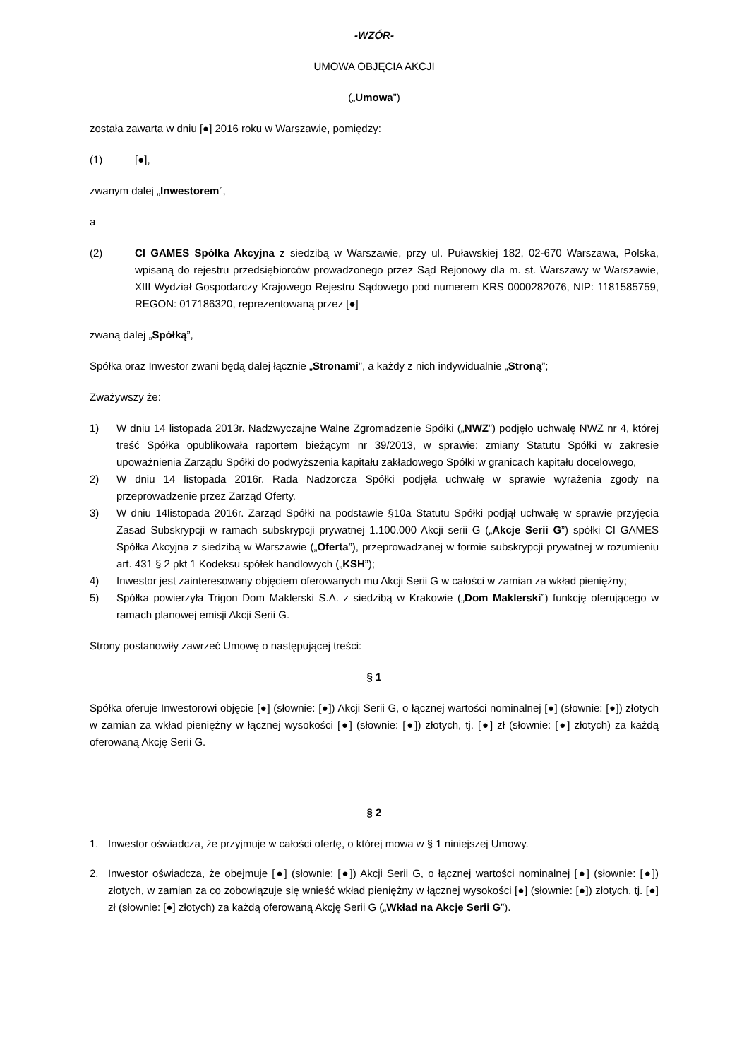-WZÓR-
UMOWA OBJĘCIA AKCJI
(„Umowa”)
została zawarta w dniu [●] 2016 roku w Warszawie, pomiędzy:
(1) [●],
zwanym dalej „Inwestorem”,
a
(2) CI GAMES Spółka Akcyjna z siedzibą w Warszawie, przy ul. Puławskiej 182, 02-670 Warszawa, Polska, wpisaną do rejestru przedsiębiorców prowadzonego przez Sąd Rejonowy dla m. st. Warszawy w Warszawie, XIII Wydział Gospodarczy Krajowego Rejestru Sądowego pod numerem KRS 0000282076, NIP: 1181585759, REGON: 017186320, reprezentowaną przez [●]
zwaną dalej „Spółką”,
Spółka oraz Inwestor zwani będą dalej łącznie „Stronami”, a każdy z nich indywidualnie „Stroną”;
Zważywszy że:
1) W dniu 14 listopada 2013r. Nadzwyczajne Walne Zgromadzenie Spółki („NWZ”) podjęło uchwałę NWZ nr 4, której treść Spółka opublikowała raportem bieżącym nr 39/2013, w sprawie: zmiany Statutu Spółki w zakresie upoważnienia Zarządu Spółki do podwyższenia kapitału zakładowego Spółki w granicach kapitału docelowego,
2) W dniu 14 listopada 2016r. Rada Nadzorcza Spółki podjęła uchwałę w sprawie wyrażenia zgody na przeprowadzenie przez Zarząd Oferty.
3) W dniu 14listopada 2016r. Zarząd Spółki na podstawie §10a Statutu Spółki podjął uchwałę w sprawie przyjęcia Zasad Subskrypcji w ramach subskrypcji prywatnej 1.100.000 Akcji serii G („Akcje Serii G”) spółki CI GAMES Spółka Akcyjna z siedzibą w Warszawie („Oferta”), przeprowadzanej w formie subskrypcji prywatnej w rozumieniu art. 431 § 2 pkt 1 Kodeksu spółek handlowych („KSH”);
4) Inwestor jest zainteresowany objęciem oferowanych mu Akcji Serii G w całości w zamian za wkład pieniężny;
5) Spółka powierzyła Trigon Dom Maklerski S.A. z siedzibą w Krakowie („Dom Maklerski”) funkcję oferującego w ramach planowej emisji Akcji Serii G.
Strony postanowiły zawrzeć Umowę o następującej treści:
§ 1
Spółka oferuje Inwestorowi objęcie [●] (słownie: [●]) Akcji Serii G, o łącznej wartości nominalnej [●] (słownie: [●]) złotych w zamian za wkład pieniężny w łącznej wysokości [●] (słownie: [●]) złotych, tj. [●] zł (słownie: [●] złotych) za każdą oferowaną Akcję Serii G.
§ 2
1. Inwestor oświadcza, że przyjmuje w całości ofertę, o której mowa w § 1 niniejszej Umowy.
2. Inwestor oświadcza, że obejmuje [●] (słownie: [●]) Akcji Serii G, o łącznej wartości nominalnej [●] (słownie: [●]) złotych, w zamian za co zobowiązuje się wnieść wkład pieniężny w łącznej wysokości [●] (słownie: [●]) złotych, tj. [●] zł (słownie: [●] złotych) za każdą oferowaną Akcję Serii G („Wkład na Akcje Serii G”).